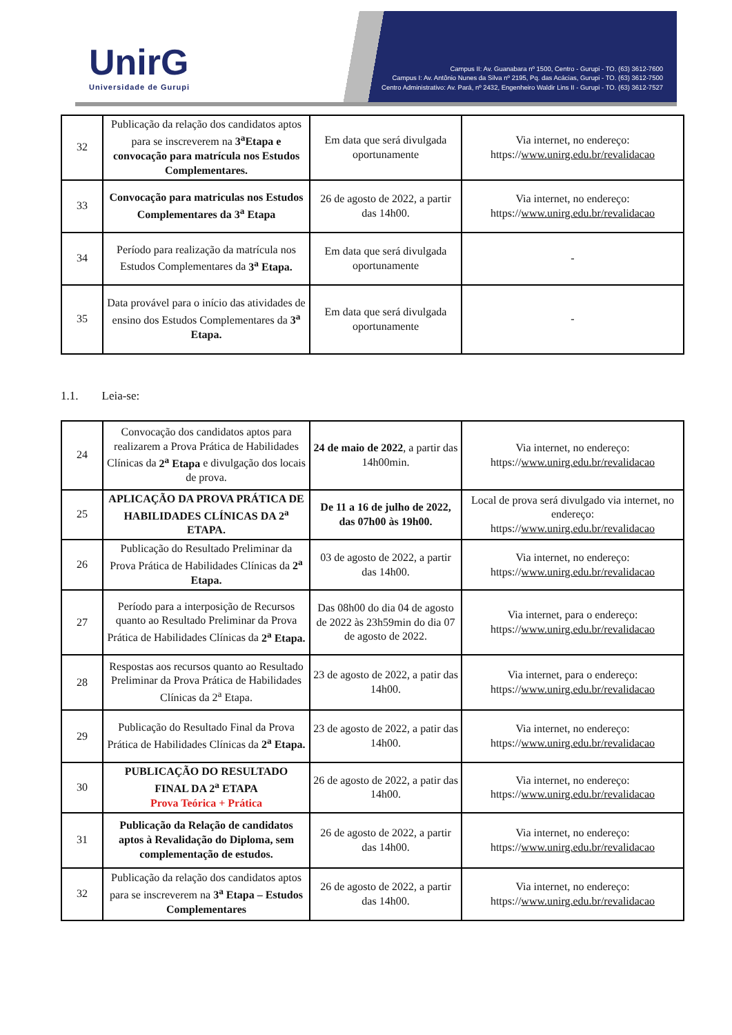UnirG
Universidade de Gurupi
Campus II: Av. Guanabara nº 1500, Centro - Gurupi - TO. (63) 3612-7600
Campus I: Av. Antônio Nunes da Silva nº 2195, Pq. das Acácias, Gurupi - TO. (63) 3612-7500
Centro Administrativo: Av. Pará, nº 2432, Engenheiro Waldir Lins II - Gurupi - TO. (63) 3612-7527
| 32 | Publicação da relação dos candidatos aptos para se inscreverem na 3<sup>a</sup>Etapa e convocação para matrícula nos Estudos Complementares. | Em data que será divulgada oportunamente | Via internet, no endereço: https:// www.unirg.edu.br/revalidacao |
| 33 | Convocação para matriculas nos Estudos Complementares da 3<sup>a</sup> Etapa | 26 de agosto de 2022, a partir das 14h00. | Via internet, no endereço: https:// www.unirg.edu.br/revalidacao |
| 34 | Período para realização da matrícula nos Estudos Complementares da 3<sup>a</sup> Etapa. | Em data que será divulgada oportunamente | - |
| 35 | Data provável para o início das atividades de ensino dos Estudos Complementares da 3<sup>a</sup> Etapa. | Em data que será divulgada oportunamente | - |
1.1. Leia-se:
| 24 | Convocação dos candidatos aptos para realizarem a Prova Prática de Habilidades Clínicas da 2<sup>a</sup> Etapa e divulgação dos locais de prova. | 24 de maio de 2022 , a partir das 14h00min. | Via internet, no endereço: https:// www.unirg.edu.br/revalidacao |
| 25 | APLICAÇÃO DA PROVA PRÁTICA DE HABILIDADES CLÍNICAS DA 2<sup>a</sup> ETAPA. | De 11 a 16 de julho de 2022, das 07h00 às 19h00. | Local de prova será divulgado via internet, no endereço: https:// www.unirg.edu.br/revalidacao |
| 26 | Publicação do Resultado Preliminar da Prova Prática de Habilidades Clínicas da 2<sup>a</sup> Etapa. | 03 de agosto de 2022, a partir das 14h00. | Via internet, no endereço: https:// www.unirg.edu.br/revalidacao |
| 27 | Período para a interposição de Recursos quanto ao Resultado Preliminar da Prova Prática de Habilidades Clínicas da 2<sup>a</sup> Etapa. | Das 08h00 do dia 04 de agosto de 2022 às 23h59min do dia 07 de agosto de 2022. | Via internet, para o endereço: https:// www.unirg.edu.br/revalidacao |
| 28 | Respostas aos recursos quanto ao Resultado Preliminar da Prova Prática de Habilidades Clínicas da 2<sup>a</sup> Etapa. | 23 de agosto de 2022, a patir das 14h00. | Via internet, para o endereço: https:// www.unirg.edu.br/revalidacao |
| 29 | Publicação do Resultado Final da Prova Prática de Habilidades Clínicas da 2<sup>a</sup> Etapa. | 23 de agosto de 2022, a patir das 14h00. | Via internet, no endereço: https:// www.unirg.edu.br/revalidacao |
| 30 | PUBLICAÇÃO DO RESULTADO FINAL DA 2<sup>a</sup> ETAPA Prova Teórica + Prática | 26 de agosto de 2022, a patir das 14h00. | Via internet, no endereço: https:// www.unirg.edu.br/revalidacao |
| 31 | Publicação da Relação de candidatos aptos à Revalidação do Diploma, sem complementação de estudos. | 26 de agosto de 2022, a partir das 14h00. | Via internet, no endereço: https:// www.unirg.edu.br/revalidacao |
| 32 | Publicação da relação dos candidatos aptos para se inscreverem na 3<sup>a</sup> Etapa – Estudos Complementares | 26 de agosto de 2022, a partir das 14h00. | Via internet, no endereço: https:// www.unirg.edu.br/revalidacao |